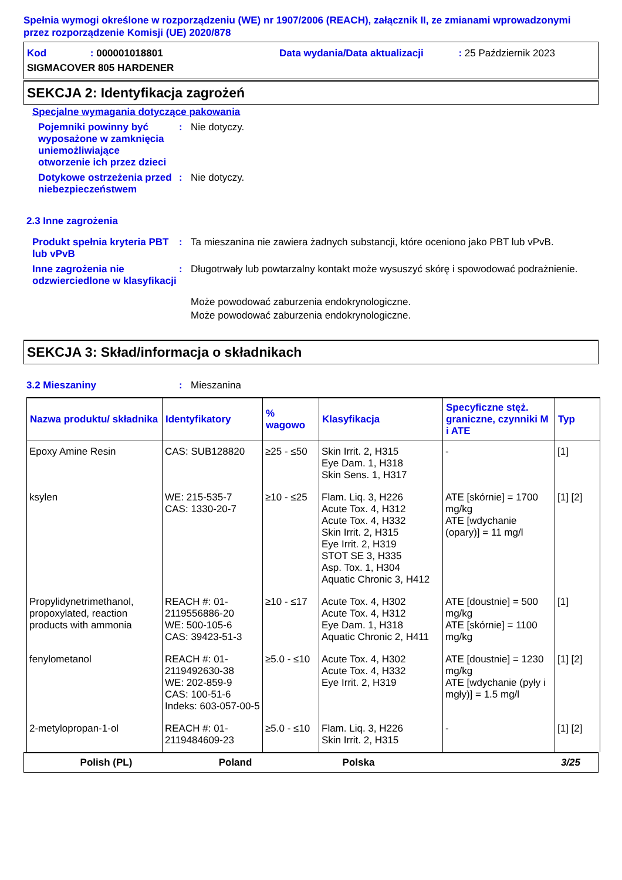Spełnia wymogi określone w rozporządzeniu (WE) nr 1907/2006 (REACH), załącznik II, ze zmianami wprowadzonymi przez rozporządzenie Komisji (UE) 2020/878
Kod : 000001018801
Data wydania/Data aktualizacji : 25 Październik 2023
SIGMACOVER 805 HARDENER
SEKCJA 2: Identyfikacja zagrożeń
Specjalne wymagania dotyczące pakowania
Pojemniki powinny być wyposażone w zamknięcia uniemożliwiające otworzenie ich przez dzieci
: Nie dotyczy.
Dotykowe ostrzeżenia przed niebezpieczeństwem
: Nie dotyczy.
2.3 Inne zagrożenia
Produkt spełnia kryteria PBT lub vPvB
: Ta mieszanina nie zawiera żadnych substancji, które oceniono jako PBT lub vPvB.
Inne zagrożenia nie odzwierciedlone w klasyfikacji
: Długotrwały lub powtarzalny kontakt może wysuszyć skórę i spowodować podrażnienie.
Może powodować zaburzenia endokrynologiczne.
Może powodować zaburzenia endokrynologiczne.
SEKCJA 3: Skład/informacja o składnikach
3.2 Mieszaniny : Mieszanina
| Nazwa produktu/ składnika | Identyfikatory | % wagowo | Klasyfikacja | Specyficzne stęż. graniczne, czynniki M i ATE | Typ |
| --- | --- | --- | --- | --- | --- |
| Epoxy Amine Resin | CAS: SUB128820 | ≥25 - ≤50 | Skin Irrit. 2, H315 Eye Dam. 1, H318 Skin Sens. 1, H317 | - | [1] |
| ksylen | WE: 215-535-7 CAS: 1330-20-7 | ≥10 - ≤25 | Flam. Liq. 3, H226 Acute Tox. 4, H312 Acute Tox. 4, H332 Skin Irrit. 2, H315 Eye Irrit. 2, H319 STOT SE 3, H335 Asp. Tox. 1, H304 Aquatic Chronic 3, H412 | ATE [skórnie] = 1700 mg/kg ATE [wdychanie (opary)] = 11 mg/l | [1] [2] |
| Propylidynetrimethanol, propoxylated, reaction products with ammonia | REACH #: 01-2119556886-20 WE: 500-105-6 CAS: 39423-51-3 | ≥10 - ≤17 | Acute Tox. 4, H302 Acute Tox. 4, H312 Eye Dam. 1, H318 Aquatic Chronic 2, H411 | ATE [doustnie] = 500 mg/kg ATE [skórnie] = 1100 mg/kg | [1] |
| fenylometanol | REACH #: 01-2119492630-38 WE: 202-859-9 CAS: 100-51-6 Indeks: 603-057-00-5 | ≥5.0 - ≤10 | Acute Tox. 4, H302 Acute Tox. 4, H332 Eye Irrit. 2, H319 | ATE [doustnie] = 1230 mg/kg ATE [wdychanie (pyły i mgły)] = 1.5 mg/l | [1] [2] |
| 2-metylopropan-1-ol | REACH #: 01-2119484609-23 | ≥5.0 - ≤10 | Flam. Liq. 3, H226 Skin Irrit. 2, H315 | - | [1] [2] |
Polish (PL) Poland Polska 3/25